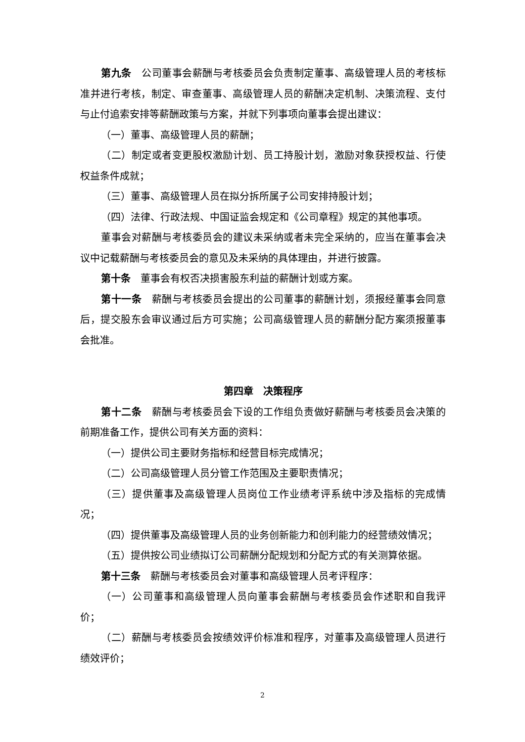第九条　公司董事会薪酬与考核委员会负责制定董事、高级管理人员的考核标准并进行考核，制定、审查董事、高级管理人员的薪酬决定机制、决策流程、支付与止付追索安排等薪酬政策与方案，并就下列事项向董事会提出建议：
（一）董事、高级管理人员的薪酬；
（二）制定或者变更股权激励计划、员工持股计划，激励对象获授权益、行使权益条件成就；
（三）董事、高级管理人员在拟分拆所属子公司安排持股计划；
（四）法律、行政法规、中国证监会规定和《公司章程》规定的其他事项。
董事会对薪酬与考核委员会的建议未采纳或者未完全采纳的，应当在董事会决议中记载薪酬与考核委员会的意见及未采纳的具体理由，并进行披露。
第十条　董事会有权否决损害股东利益的薪酬计划或方案。
第十一条　薪酬与考核委员会提出的公司董事的薪酬计划，须报经董事会同意后，提交股东会审议通过后方可实施；公司高级管理人员的薪酬分配方案须报董事会批准。
第四章　决策程序
第十二条　薪酬与考核委员会下设的工作组负责做好薪酬与考核委员会决策的前期准备工作，提供公司有关方面的资料：
（一）提供公司主要财务指标和经营目标完成情况；
（二）公司高级管理人员分管工作范围及主要职责情况；
（三）提供董事及高级管理人员岗位工作业绩考评系统中涉及指标的完成情况；
（四）提供董事及高级管理人员的业务创新能力和创利能力的经营绩效情况；
（五）提供按公司业绩拟订公司薪酬分配规划和分配方式的有关测算依据。
第十三条　薪酬与考核委员会对董事和高级管理人员考评程序：
（一）公司董事和高级管理人员向董事会薪酬与考核委员会作述职和自我评价；
（二）薪酬与考核委员会按绩效评价标准和程序，对董事及高级管理人员进行绩效评价；
2